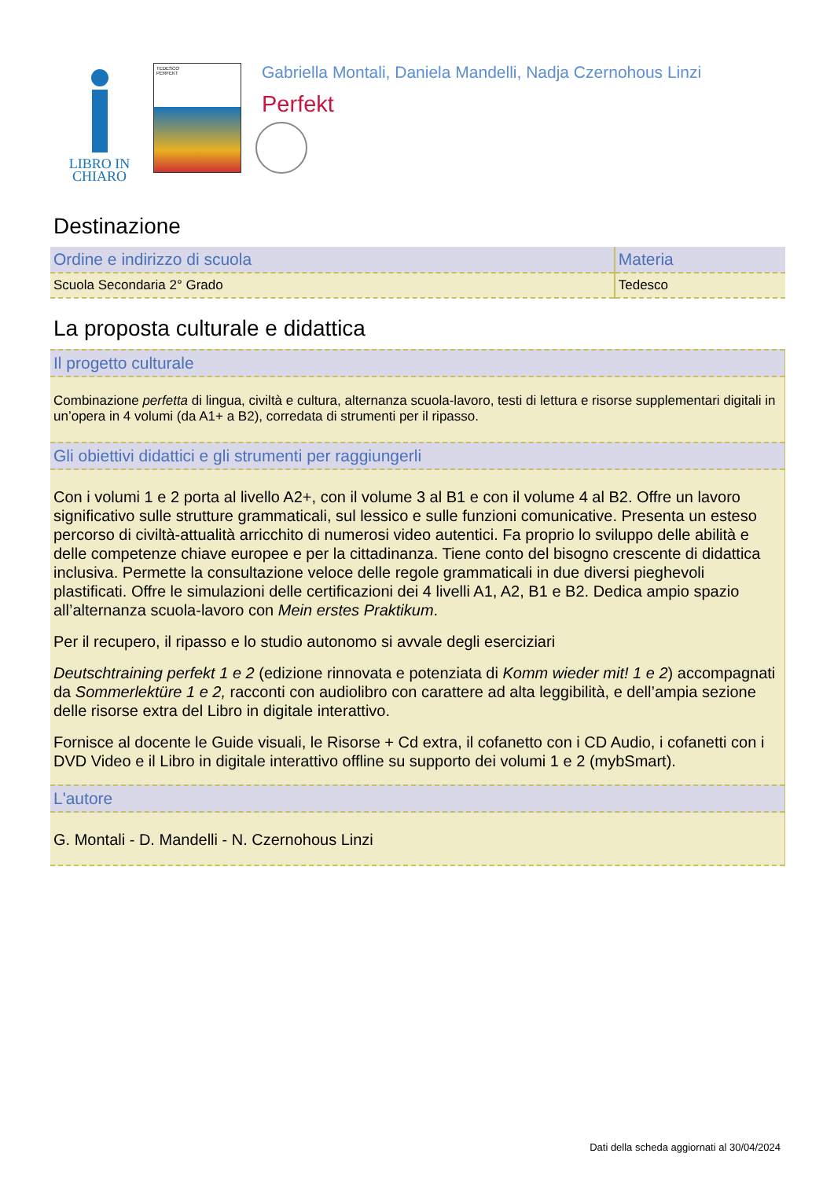LIBRO IN
CHIARO
TEDESCO
PERFEKT
Gabriella Montali, Daniela Mandelli, Nadja Czernohous Linzi
Perfekt
Destinazione
| Ordine e indirizzo di scuola | Materia |
| --- | --- |
| Scuola Secondaria 2° Grado | Tedesco |
La proposta culturale e didattica
Il progetto culturale
Combinazione perfetta di lingua, civiltà e cultura, alternanza scuola-lavoro, testi di lettura e risorse supplementari digitali in un’opera in 4 volumi (da A1+ a B2), corredata di strumenti per il ripasso.
Gli obiettivi didattici e gli strumenti per raggiungerli
Con i volumi 1 e 2 porta al livello A2+, con il volume 3 al B1 e con il volume 4 al B2. Offre un lavoro significativo sulle strutture grammaticali, sul lessico e sulle funzioni comunicative. Presenta un esteso percorso di civiltà-attualità arricchito di numerosi video autentici. Fa proprio lo sviluppo delle abilità e delle competenze chiave europee e per la cittadinanza. Tiene conto del bisogno crescente di didattica inclusiva. Permette la consultazione veloce delle regole grammaticali in due diversi pieghevoli plastificati. Offre le simulazioni delle certificazioni dei 4 livelli A1, A2, B1 e B2. Dedica ampio spazio all’alternanza scuola-lavoro con Mein erstes Praktikum.
Per il recupero, il ripasso e lo studio autonomo si avvale degli eserciziari
Deutschtraining perfekt 1 e 2 (edizione rinnovata e potenziata di Komm wieder mit! 1 e 2) accompagnati da Sommerlektüre 1 e 2, racconti con audiolibro con carattere ad alta leggibilità, e dell’ampia sezione delle risorse extra del Libro in digitale interattivo.
Fornisce al docente le Guide visuali, le Risorse + Cd extra, il cofanetto con i CD Audio, i cofanetti con i DVD Video e il Libro in digitale interattivo offline su supporto dei volumi 1 e 2 (mybSmart).
L'autore
G. Montali - D. Mandelli - N. Czernohous Linzi
Dati della scheda aggiornati al 30/04/2024